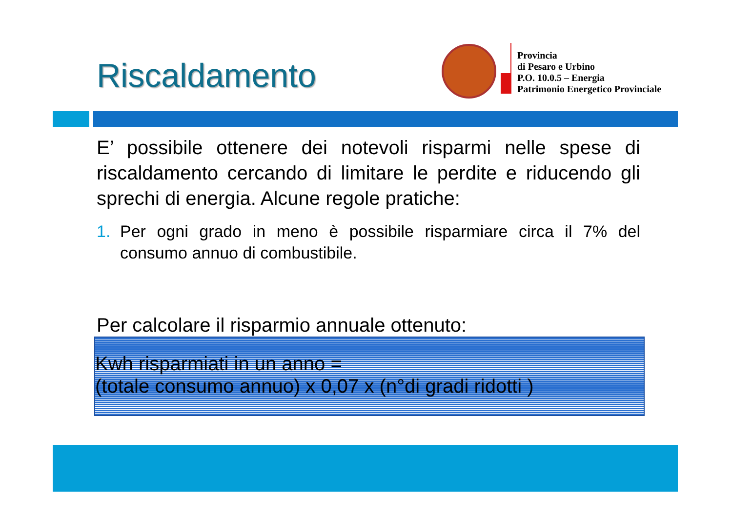Riscaldamento
Provincia
di Pesaro e Urbino
P.O. 10.0.5 – Energia
Patrimonio Energetico Provinciale
E’ possibile ottenere dei notevoli risparmi nelle spese di riscaldamento cercando di limitare le perdite e riducendo gli sprechi di energia. Alcune regole pratiche:
1. Per ogni grado in meno è possibile risparmiare circa il 7% del consumo annuo di combustibile.
Per calcolare il risparmio annuale ottenuto:
Kwh risparmiati in un anno =
(totale consumo annuo) x 0,07 x (n°di gradi ridotti )